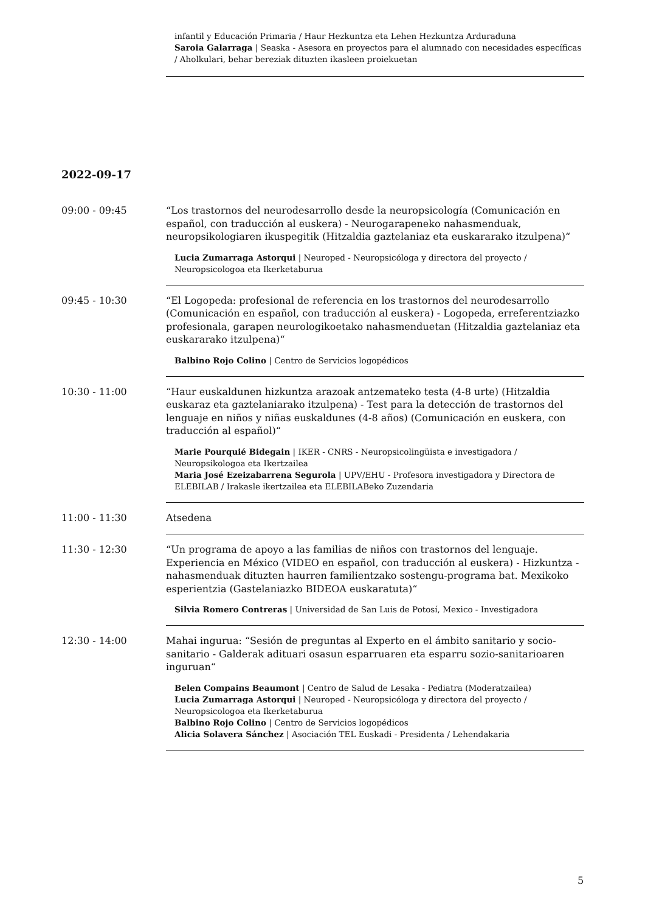infantil y Educación Primaria / Haur Hezkuntza eta Lehen Hezkuntza Arduraduna
Saroia Galarraga | Seaska - Asesora en proyectos para el alumnado con necesidades específicas / Aholkulari, behar bereziak dituzten ikasleen proiekuetan
2022-09-17
09:00 - 09:45 “Los trastornos del neurodesarrollo desde la neuropsicología (Comunicación en español, con traducción al euskera) - Neurogarapeneko nahasmenduak, neuropsikologiaren ikuspegitik (Hitzaldia gaztelaniaz eta euskararako itzulpena)“
Lucia Zumarraga Astorqui | Neuroped - Neuropsicóloga y directora del proyecto / Neuropsicologoa eta Ikerketaburua
09:45 - 10:30 “El Logopeda: profesional de referencia en los trastornos del neurodesarrollo (Comunicación en español, con traducción al euskera) - Logopeda, erreferentziazko profesionala, garapen neurologikoetako nahasmenduetan (Hitzaldia gaztelaniaz eta euskararako itzulpena)“
Balbino Rojo Colino | Centro de Servicios logopédicos
10:30 - 11:00 “Haur euskaldunen hizkuntza arazoak antzemateko testa (4-8 urte) (Hitzaldia euskaraz eta gaztelaniarako itzulpena) - Test para la detección de trastornos del lenguaje en niños y niñas euskaldunes (4-8 años) (Comunicación en euskera, con traducción al español)“
Marie Pourquié Bidegain | IKER - CNRS - Neuropsicolingüista e investigadora / Neuropsikologoa eta Ikertzailea
Maria José Ezeizabarrena Segurola | UPV/EHU - Profesora investigadora y Directora de ELEBILAB / Irakasle ikertzailea eta ELEBILABeko Zuzendaria
11:00 - 11:30 Atsedena
11:30 - 12:30 “Un programa de apoyo a las familias de niños con trastornos del lenguaje. Experiencia en México (VIDEO en español, con traducción al euskera) - Hizkuntza -nahasmenduak dituzten haurren familientzako sostengu-programa bat. Mexikoko esperientzia (Gastelaniazko BIDEOA euskaratuta)“
Silvia Romero Contreras | Universidad de San Luis de Potosí, Mexico - Investigadora
12:30 - 14:00 Mahai ingurua: “Sesión de preguntas al Experto en el ámbito sanitario y socio-sanitario - Galderak adituari osasun esparruaren eta esparru sozio-sanitarioaren inguruan“
Belen Compains Beaumont | Centro de Salud de Lesaka - Pediatra (Moderatzailea)
Lucia Zumarraga Astorqui | Neuroped - Neuropsicóloga y directora del proyecto / Neuropsicologoa eta Ikerketaburua
Balbino Rojo Colino | Centro de Servicios logopédicos
Alicia Solavera Sánchez | Asociación TEL Euskadi - Presidenta / Lehendakaria
5